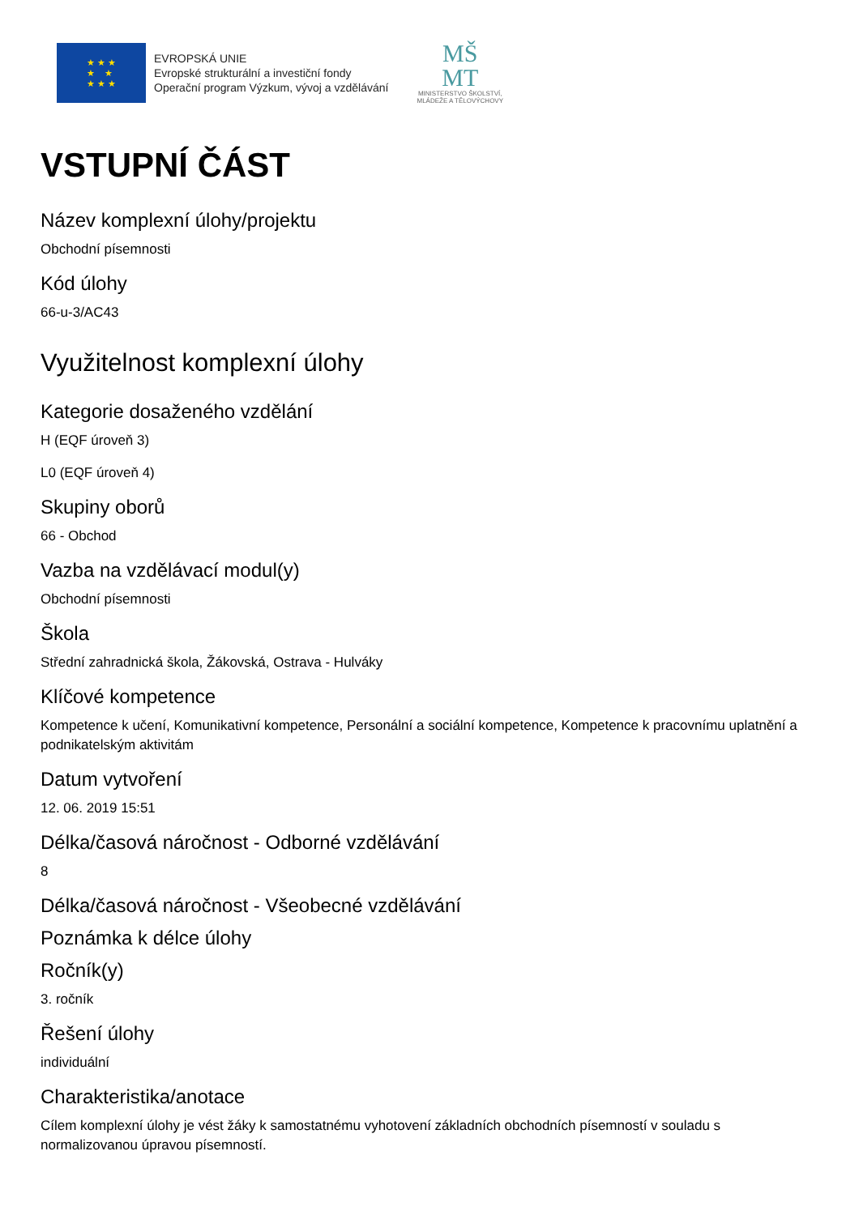★ ★ ★
★ ★
★ ★ ★
EVROPSKÁ UNIE
Evropské strukturální a investiční fondy
Operační program Výzkum, vývoj a vzdělávání
MŠ
MT
MINISTERSTVO ŠKOLSTVÍ,
MLÁDEŽE A TĚLOVÝCHOVY
VSTUPNÍ ČÁST
Název komplexní úlohy/projektu
Obchodní písemnosti
Kód úlohy
66-u-3/AC43
Využitelnost komplexní úlohy
Kategorie dosaženého vzdělání
H (EQF úroveň 3)
L0 (EQF úroveň 4)
Skupiny oborů
66 - Obchod
Vazba na vzdělávací modul(y)
Obchodní písemnosti
Škola
Střední zahradnická škola, Žákovská, Ostrava - Hulváky
Klíčové kompetence
Kompetence k učení, Komunikativní kompetence, Personální a sociální kompetence, Kompetence k pracovnímu uplatnění a podnikatelským aktivitám
Datum vytvoření
12. 06. 2019 15:51
Délka/časová náročnost - Odborné vzdělávání
8
Délka/časová náročnost - Všeobecné vzdělávání
Poznámka k délce úlohy
Ročník(y)
3. ročník
Řešení úlohy
individuální
Charakteristika/anotace
Cílem komplexní úlohy je vést žáky k samostatnému vyhotovení základních obchodních písemností v souladu s normalizovanou úpravou písemností.